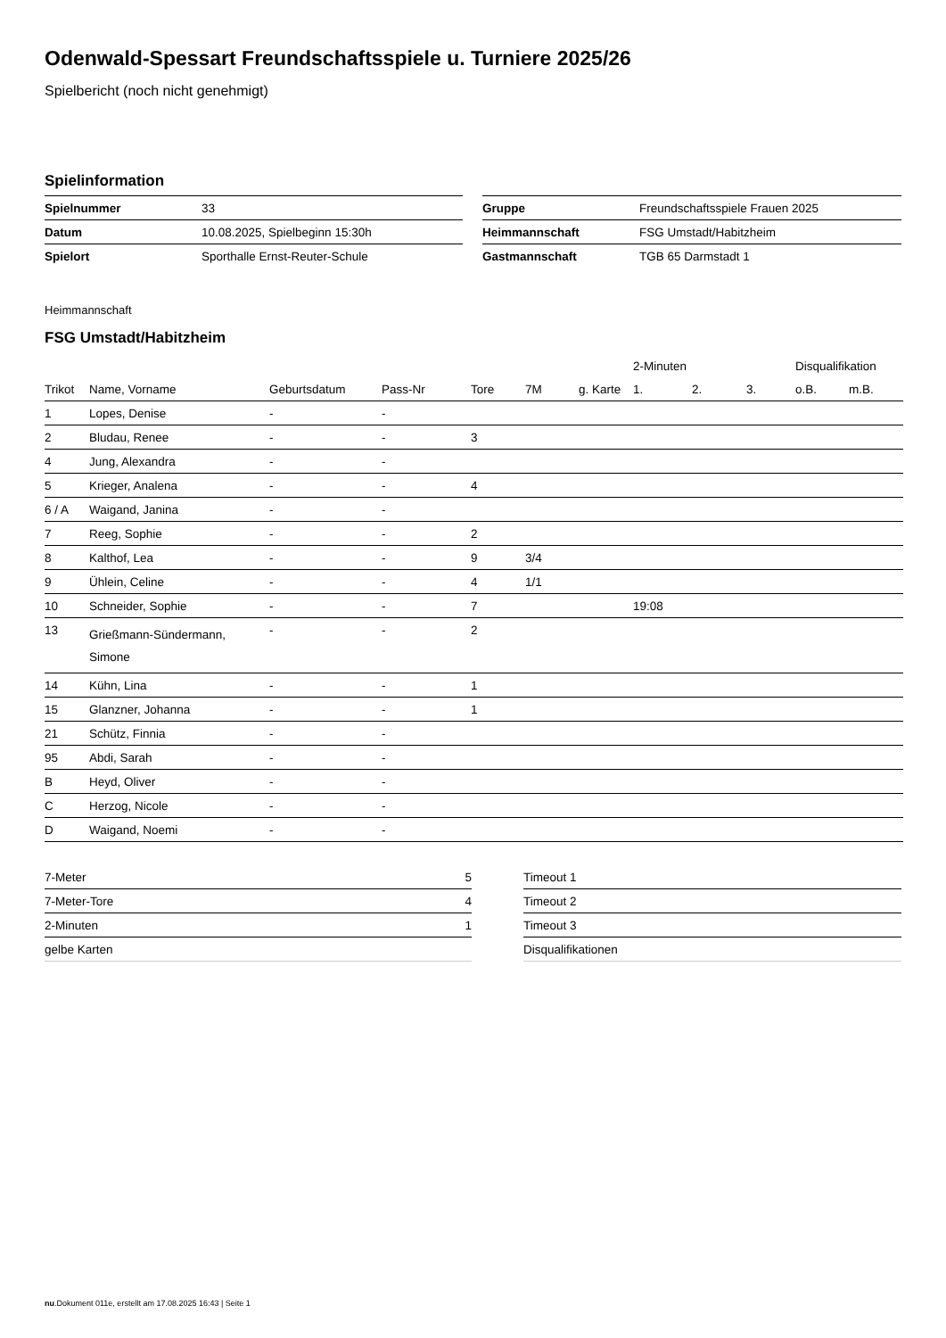Odenwald-Spessart Freundschaftsspiele u. Turniere 2025/26
Spielbericht (noch nicht genehmigt)
Spielinformation
| Spielnummer | 33 |
| Datum | 10.08.2025, Spielbeginn 15:30h |
| Spielort | Sporthalle Ernst-Reuter-Schule |
| Gruppe | Freundschaftsspiele Frauen 2025 |
| Heimmannschaft | FSG Umstadt/Habitzheim |
| Gastmannschaft | TGB 65 Darmstadt 1 |
Heimmannschaft
FSG Umstadt/Habitzheim
| | | | | | | | 2-Minuten | | | Disqualifikation | |
| --- | --- | --- | --- | --- | --- | --- | --- | --- | --- | --- | --- |
| Trikot | Name, Vorname | Geburtsdatum | Pass-Nr | Tore | 7M | g. Karte | 1. | 2. | 3. | o.B. | m.B. |
| 1 | Lopes, Denise | - | - | | | | | | | | |
| 2 | Bludau, Renee | - | - | 3 | | | | | | | |
| 4 | Jung, Alexandra | - | - | | | | | | | | |
| 5 | Krieger, Analena | - | - | 4 | | | | | | | |
| 6 / A | Waigand, Janina | - | - | | | | | | | | |
| 7 | Reeg, Sophie | - | - | 2 | | | | | | | |
| 8 | Kalthof, Lea | - | - | 9 | 3/4 | | | | | | |
| 9 | Ühlein, Celine | - | - | 4 | 1/1 | | | | | | |
| 10 | Schneider, Sophie | - | - | 7 | | | 19:08 | | | | |
| 13 | Grießmann-Sündermann, Simone | - | - | 2 | | | | | | | |
| 14 | Kühn, Lina | - | - | 1 | | | | | | | |
| 15 | Glanzner, Johanna | - | - | 1 | | | | | | | |
| 21 | Schütz, Finnia | - | - | | | | | | | | |
| 95 | Abdi, Sarah | - | - | | | | | | | | |
| B | Heyd, Oliver | - | - | | | | | | | | |
| C | Herzog, Nicole | - | - | | | | | | | | |
| D | Waigand, Noemi | - | - | | | | | | | | |
| 7-Meter | 5 |
| 7-Meter-Tore | 4 |
| 2-Minuten | 1 |
| gelbe Karten | |
| Timeout 1 |
| Timeout 2 |
| Timeout 3 |
| Disqualifikationen |
nu.Dokument 011e, erstellt am 17.08.2025 16:43 | Seite 1